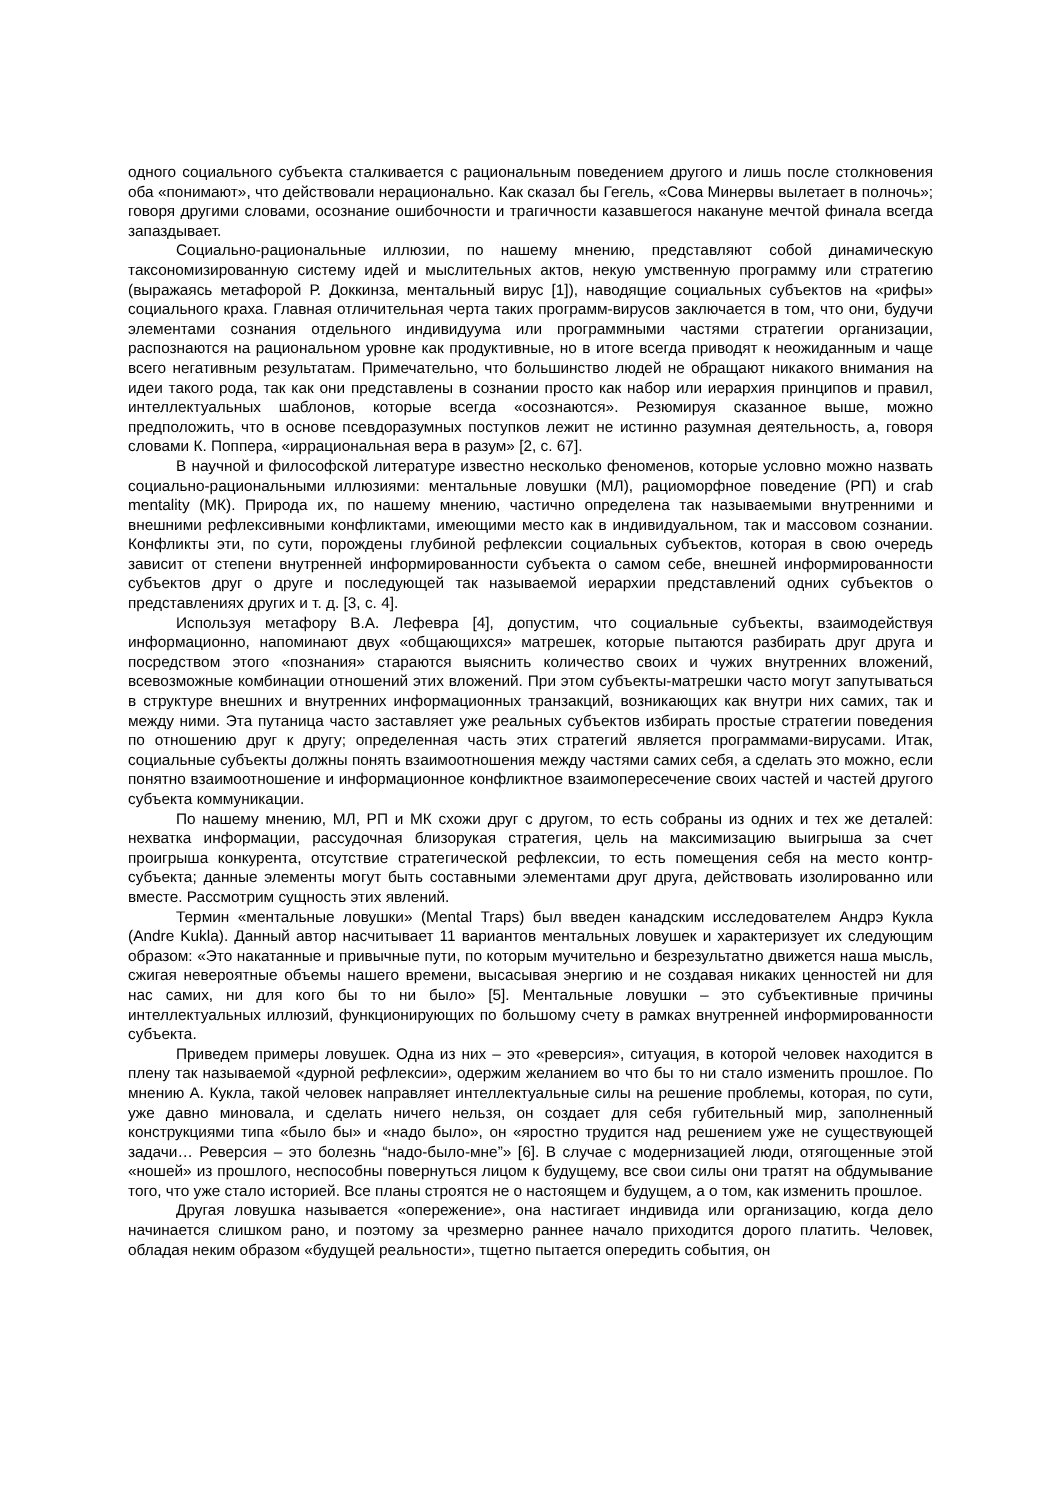одного социального субъекта сталкивается с рациональным поведением другого и лишь после столкновения оба «понимают», что действовали нерационально. Как сказал бы Гегель, «Сова Минервы вылетает в полночь»; говоря другими словами, осознание ошибочности и трагичности казавшегося накануне мечтой финала всегда запаздывает.
Социально-рациональные иллюзии, по нашему мнению, представляют собой динамическую таксономизированную систему идей и мыслительных актов, некую умственную программу или стратегию (выражаясь метафорой Р. Доккинза, ментальный вирус [1]), наводящие социальных субъектов на «рифы» социального краха. Главная отличительная черта таких программ-вирусов заключается в том, что они, будучи элементами сознания отдельного индивидуума или программными частями стратегии организации, распознаются на рациональном уровне как продуктивные, но в итоге всегда приводят к неожиданным и чаще всего негативным результатам. Примечательно, что большинство людей не обращают никакого внимания на идеи такого рода, так как они представлены в сознании просто как набор или иерархия принципов и правил, интеллектуальных шаблонов, которые всегда «осознаются». Резюмируя сказанное выше, можно предположить, что в основе псевдоразумных поступков лежит не истинно разумная деятельность, а, говоря словами К. Поппера, «иррациональная вера в разум» [2, с. 67].
В научной и философской литературе известно несколько феноменов, которые условно можно назвать социально-рациональными иллюзиями: ментальные ловушки (МЛ), рациоморфное поведение (РП) и crab mentality (МК). Природа их, по нашему мнению, частично определена так называемыми внутренними и внешними рефлексивными конфликтами, имеющими место как в индивидуальном, так и массовом сознании. Конфликты эти, по сути, порождены глубиной рефлексии социальных субъектов, которая в свою очередь зависит от степени внутренней информированности субъекта о самом себе, внешней информированности субъектов друг о друге и последующей так называемой иерархии представлений одних субъектов о представлениях других и т. д. [3, с. 4].
Используя метафору В.А. Лефевра [4], допустим, что социальные субъекты, взаимодействуя информационно, напоминают двух «общающихся» матрешек, которые пытаются разбирать друг друга и посредством этого «познания» стараются выяснить количество своих и чужих внутренних вложений, всевозможные комбинации отношений этих вложений. При этом субъекты-матрешки часто могут запутываться в структуре внешних и внутренних информационных транзакций, возникающих как внутри них самих, так и между ними. Эта путаница часто заставляет уже реальных субъектов избирать простые стратегии поведения по отношению друг к другу; определенная часть этих стратегий является программами-вирусами. Итак, социальные субъекты должны понять взаимоотношения между частями самих себя, а сделать это можно, если понятно взаимоотношение и информационное конфликтное взаимопересечение своих частей и частей другого субъекта коммуникации.
По нашему мнению, МЛ, РП и МК схожи друг с другом, то есть собраны из одних и тех же деталей: нехватка информации, рассудочная близорукая стратегия, цель на максимизацию выигрыша за счет проигрыша конкурента, отсутствие стратегической рефлексии, то есть помещения себя на место контр-субъекта; данные элементы могут быть составными элементами друг друга, действовать изолированно или вместе. Рассмотрим сущность этих явлений.
Термин «ментальные ловушки» (Mental Traps) был введен канадским исследователем Андрэ Кукла (Andre Kukla). Данный автор насчитывает 11 вариантов ментальных ловушек и характеризует их следующим образом: «Это накатанные и привычные пути, по которым мучительно и безрезультатно движется наша мысль, сжигая невероятные объемы нашего времени, высасывая энергию и не создавая никаких ценностей ни для нас самих, ни для кого бы то ни было» [5]. Ментальные ловушки – это субъективные причины интеллектуальных иллюзий, функционирующих по большому счету в рамках внутренней информированности субъекта.
Приведем примеры ловушек. Одна из них – это «реверсия», ситуация, в которой человек находится в плену так называемой «дурной рефлексии», одержим желанием во что бы то ни стало изменить прошлое. По мнению А. Кукла, такой человек направляет интеллектуальные силы на решение проблемы, которая, по сути, уже давно миновала, и сделать ничего нельзя, он создает для себя губительный мир, заполненный конструкциями типа «было бы» и «надо было», он «яростно трудится над решением уже не существующей задачи… Реверсия – это болезнь “надо-было-мне”» [6]. В случае с модернизацией люди, отягощенные этой «ношей» из прошлого, неспособны повернуться лицом к будущему, все свои силы они тратят на обдумывание того, что уже стало историей. Все планы строятся не о настоящем и будущем, а о том, как изменить прошлое.
Другая ловушка называется «опережение», она настигает индивида или организацию, когда дело начинается слишком рано, и поэтому за чрезмерно раннее начало приходится дорого платить. Человек, обладая неким образом «будущей реальности», тщетно пытается опередить события, он